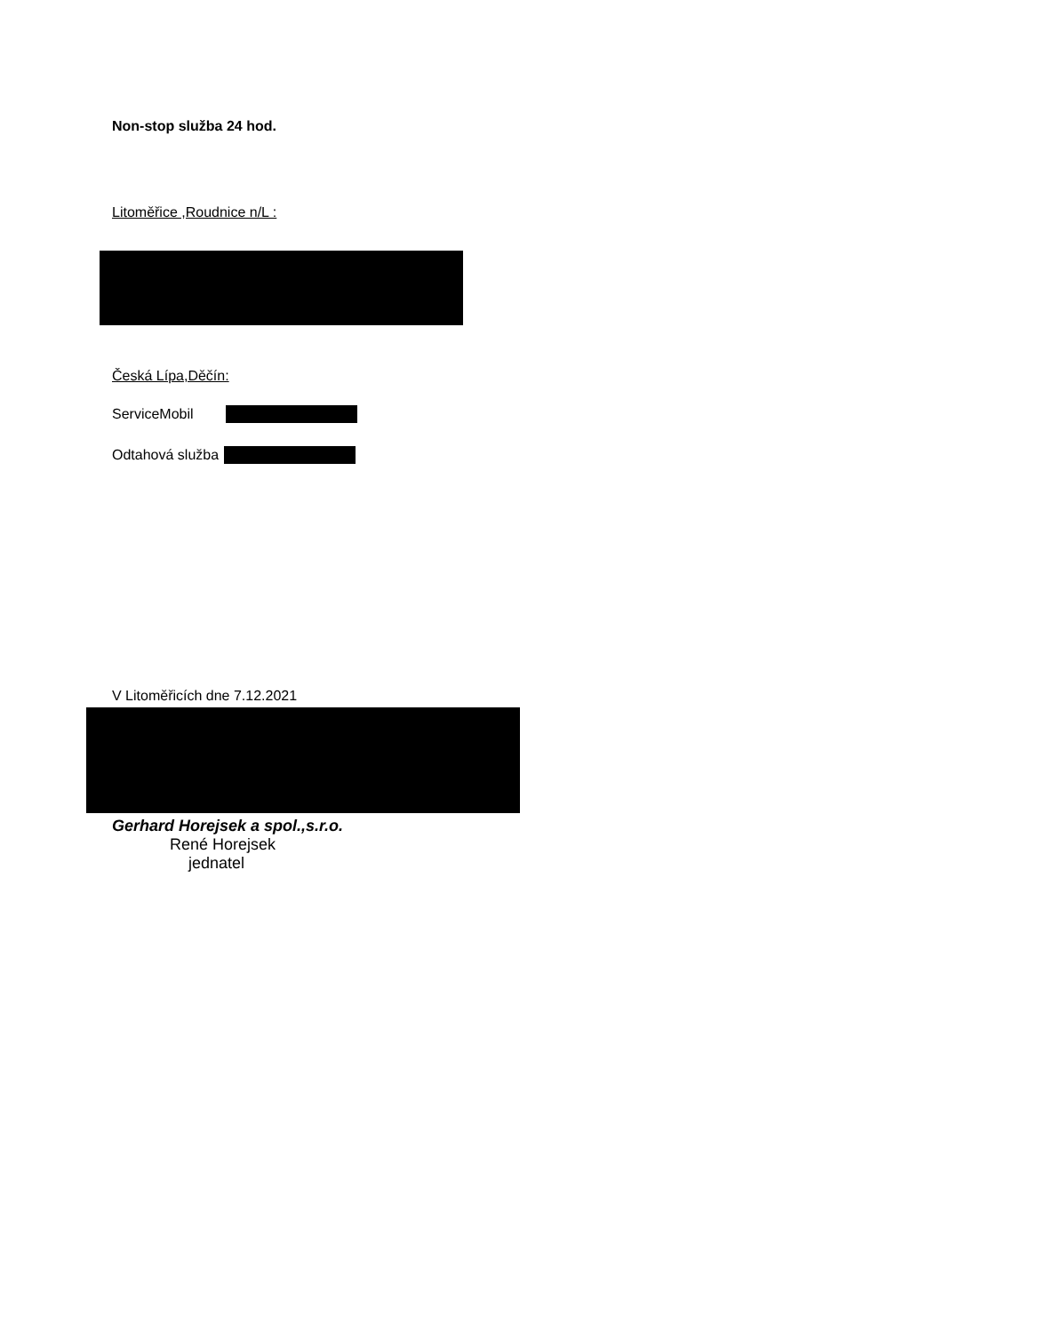Non-stop služba 24 hod.
Litoměřice ,Roudnice n/L :
Česká Lípa,Děčín:
ServiceMobil
Odtahová služba
V Litoměřicích dne 7.12.2021
Gerhard Horejsek a spol.,s.r.o.
René Horejsek
jednatel